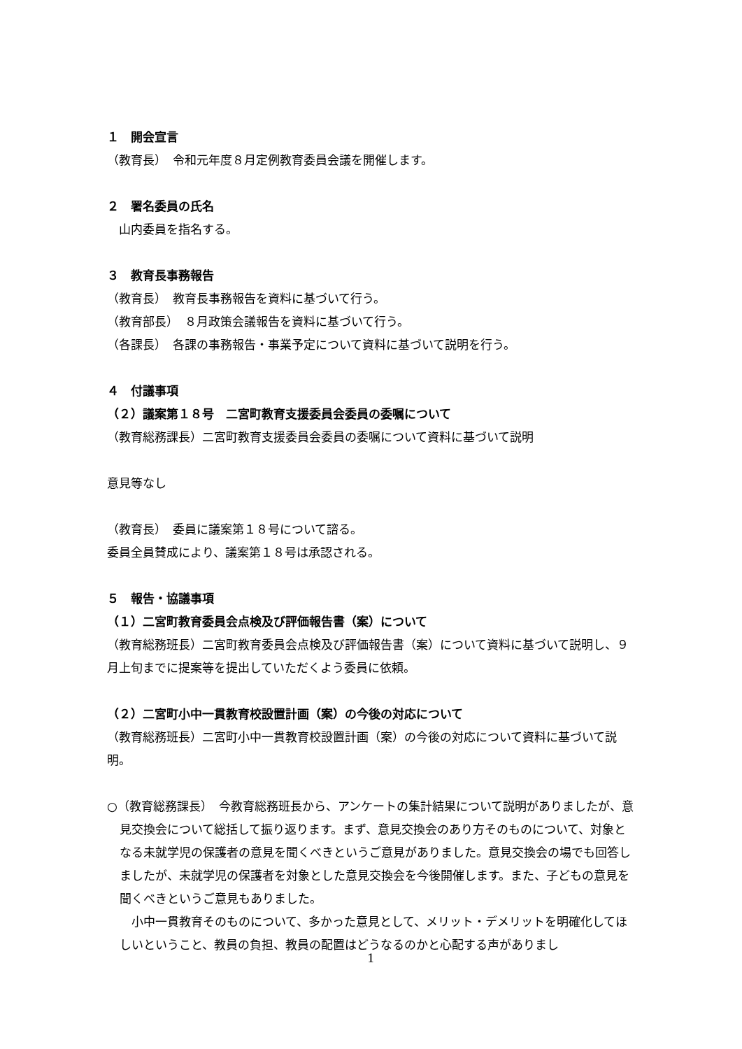１　開会宣言
（教育長）　令和元年度８月定例教育委員会議を開催します。
２　署名委員の氏名
　山内委員を指名する。
３　教育長事務報告
（教育長）　教育長事務報告を資料に基づいて行う。
（教育部長）　８月政策会議報告を資料に基づいて行う。
（各課長）　各課の事務報告・事業予定について資料に基づいて説明を行う。
４　付議事項
（２）議案第１８号　二宮町教育支援委員会委員の委嘱について
（教育総務課長）二宮町教育支援委員会委員の委嘱について資料に基づいて説明
意見等なし
（教育長）　委員に議案第１８号について諮る。
委員全員賛成により、議案第１８号は承認される。
５　報告・協議事項
（１）二宮町教育委員会点検及び評価報告書（案）について
（教育総務班長）二宮町教育委員会点検及び評価報告書（案）について資料に基づいて説明し、９月上旬までに提案等を提出していただくよう委員に依頼。
（２）二宮町小中一貫教育校設置計画（案）の今後の対応について
（教育総務班長）二宮町小中一貫教育校設置計画（案）の今後の対応について資料に基づいて説明。
○（教育総務課長）　今教育総務班長から、アンケートの集計結果について説明がありましたが、意見交換会について総括して振り返ります。まず、意見交換会のあり方そのものについて、対象となる未就学児の保護者の意見を聞くべきというご意見がありました。意見交換会の場でも回答しましたが、未就学児の保護者を対象とした意見交換会を今後開催します。また、子どもの意見を聞くべきというご意見もありました。
　小中一貫教育そのものについて、多かった意見として、メリット・デメリットを明確化してほしいということ、教員の負担、教員の配置はどうなるのかと心配する声がありまし
1